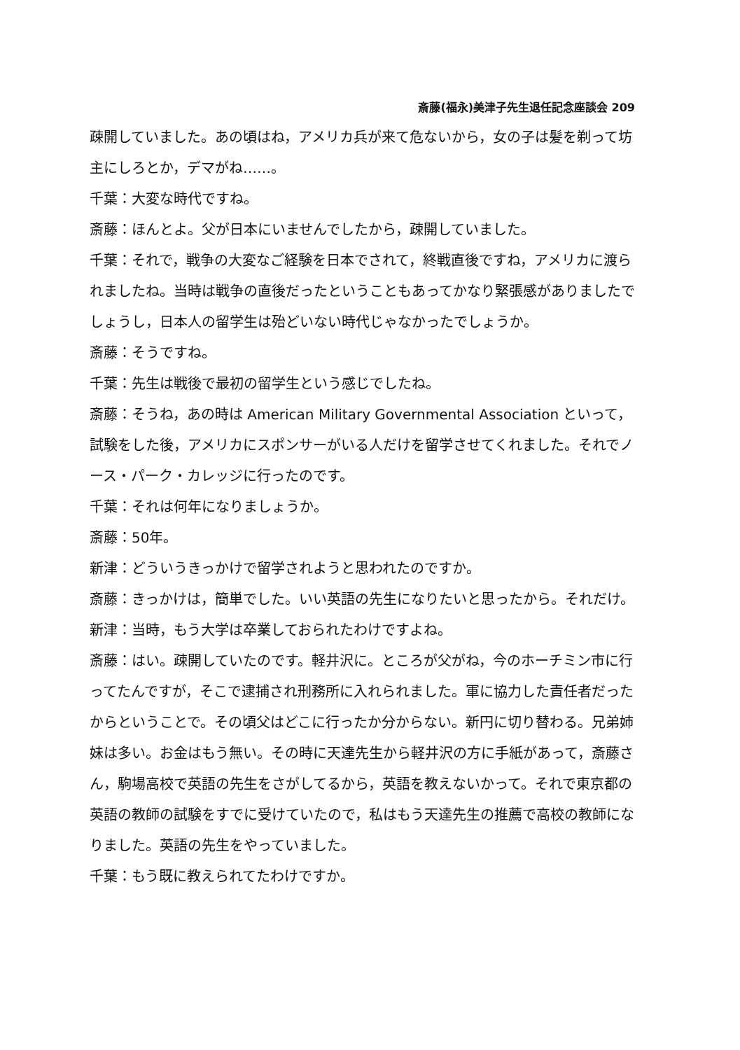斎藤(福永)美津子先生退任記念座談会 209
疎開していました。あの頃はね，アメリカ兵が来て危ないから，女の子は髪を剃って坊主にしろとか，デマがね……。
千葉：大変な時代ですね。
斎藤：ほんとよ。父が日本にいませんでしたから，疎開していました。
千葉：それで，戦争の大変なご経験を日本でされて，終戦直後ですね，アメリカに渡られましたね。当時は戦争の直後だったということもあってかなり緊張感がありましたでしょうし，日本人の留学生は殆どいない時代じゃなかったでしょうか。
斎藤：そうですね。
千葉：先生は戦後で最初の留学生という感じでしたね。
斎藤：そうね，あの時は American Military Governmental Association といって，試験をした後，アメリカにスポンサーがいる人だけを留学させてくれました。それでノース・パーク・カレッジに行ったのです。
千葉：それは何年になりましょうか。
斎藤：50年。
新津：どういうきっかけで留学されようと思われたのですか。
斎藤：きっかけは，簡単でした。いい英語の先生になりたいと思ったから。それだけ。
新津：当時，もう大学は卒業しておられたわけですよね。
斎藤：はい。疎開していたのです。軽井沢に。ところが父がね，今のホーチミン市に行ってたんですが，そこで逮捕され刑務所に入れられました。軍に協力した責任者だったからということで。その頃父はどこに行ったか分からない。新円に切り替わる。兄弟姉妹は多い。お金はもう無い。その時に天達先生から軽井沢の方に手紙があって，斎藤さん，駒場高校で英語の先生をさがしてるから，英語を教えないかって。それで東京都の英語の教師の試験をすでに受けていたので，私はもう天達先生の推薦で高校の教師になりました。英語の先生をやっていました。
千葉：もう既に教えられてたわけですか。